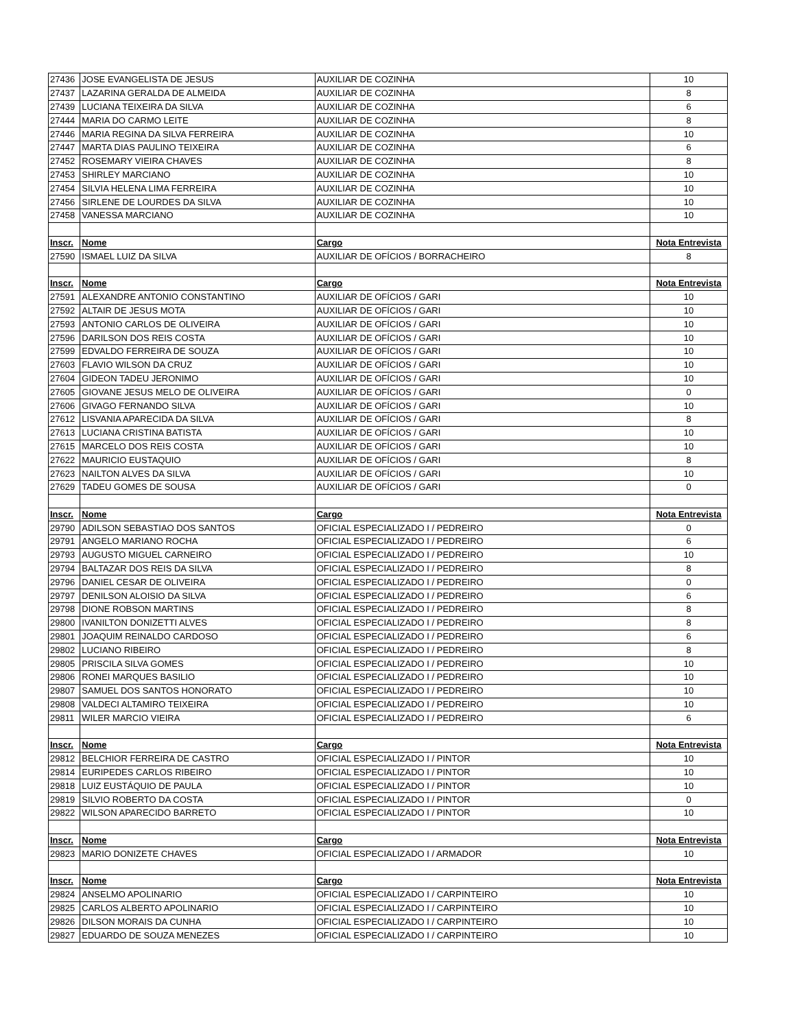| 27436 | JOSE EVANGELISTA DE JESUS | AUXILIAR DE COZINHA | 10 |
| 27437 | LAZARINA GERALDA DE ALMEIDA | AUXILIAR DE COZINHA | 8 |
| 27439 | LUCIANA TEIXEIRA DA SILVA | AUXILIAR DE COZINHA | 6 |
| 27444 | MARIA DO CARMO LEITE | AUXILIAR DE COZINHA | 8 |
| 27446 | MARIA REGINA DA SILVA FERREIRA | AUXILIAR DE COZINHA | 10 |
| 27447 | MARTA DIAS PAULINO TEIXEIRA | AUXILIAR DE COZINHA | 6 |
| 27452 | ROSEMARY VIEIRA CHAVES | AUXILIAR DE COZINHA | 8 |
| 27453 | SHIRLEY MARCIANO | AUXILIAR DE COZINHA | 10 |
| 27454 | SILVIA HELENA LIMA FERREIRA | AUXILIAR DE COZINHA | 10 |
| 27456 | SIRLENE DE LOURDES DA SILVA | AUXILIAR DE COZINHA | 10 |
| 27458 | VANESSA MARCIANO | AUXILIAR DE COZINHA | 10 |
| Inscr. | Nome | Cargo | Nota Entrevista |
| 27590 | ISMAEL LUIZ DA SILVA | AUXILIAR DE OFÍCIOS / BORRACHEIRO | 8 |
| Inscr. | Nome | Cargo | Nota Entrevista |
| 27591 | ALEXANDRE ANTONIO CONSTANTINO | AUXILIAR DE OFÍCIOS / GARI | 10 |
| 27592 | ALTAIR DE JESUS MOTA | AUXILIAR DE OFÍCIOS / GARI | 10 |
| 27593 | ANTONIO CARLOS DE OLIVEIRA | AUXILIAR DE OFÍCIOS / GARI | 10 |
| 27596 | DARILSON DOS REIS COSTA | AUXILIAR DE OFÍCIOS / GARI | 10 |
| 27599 | EDVALDO FERREIRA DE SOUZA | AUXILIAR DE OFÍCIOS / GARI | 10 |
| 27603 | FLAVIO WILSON DA CRUZ | AUXILIAR DE OFÍCIOS / GARI | 10 |
| 27604 | GIDEON TADEU JERONIMO | AUXILIAR DE OFÍCIOS / GARI | 10 |
| 27605 | GIOVANE JESUS MELO DE OLIVEIRA | AUXILIAR DE OFÍCIOS / GARI | 0 |
| 27606 | GIVAGO FERNANDO SILVA | AUXILIAR DE OFÍCIOS / GARI | 10 |
| 27612 | LISVANIA APARECIDA DA SILVA | AUXILIAR DE OFÍCIOS / GARI | 8 |
| 27613 | LUCIANA CRISTINA BATISTA | AUXILIAR DE OFÍCIOS / GARI | 10 |
| 27615 | MARCELO DOS REIS COSTA | AUXILIAR DE OFÍCIOS / GARI | 10 |
| 27622 | MAURICIO EUSTAQUIO | AUXILIAR DE OFÍCIOS / GARI | 8 |
| 27623 | NAILTON ALVES DA SILVA | AUXILIAR DE OFÍCIOS / GARI | 10 |
| 27629 | TADEU GOMES DE SOUSA | AUXILIAR DE OFÍCIOS / GARI | 0 |
| Inscr. | Nome | Cargo | Nota Entrevista |
| 29790 | ADILSON SEBASTIAO DOS SANTOS | OFICIAL ESPECIALIZADO I / PEDREIRO | 0 |
| 29791 | ANGELO MARIANO ROCHA | OFICIAL ESPECIALIZADO I / PEDREIRO | 6 |
| 29793 | AUGUSTO MIGUEL CARNEIRO | OFICIAL ESPECIALIZADO I / PEDREIRO | 10 |
| 29794 | BALTAZAR DOS REIS DA SILVA | OFICIAL ESPECIALIZADO I / PEDREIRO | 8 |
| 29796 | DANIEL CESAR DE OLIVEIRA | OFICIAL ESPECIALIZADO I / PEDREIRO | 0 |
| 29797 | DENILSON ALOISIO DA SILVA | OFICIAL ESPECIALIZADO I / PEDREIRO | 6 |
| 29798 | DIONE ROBSON MARTINS | OFICIAL ESPECIALIZADO I / PEDREIRO | 8 |
| 29800 | IVANILTON DONIZETTI ALVES | OFICIAL ESPECIALIZADO I / PEDREIRO | 8 |
| 29801 | JOAQUIM REINALDO CARDOSO | OFICIAL ESPECIALIZADO I / PEDREIRO | 6 |
| 29802 | LUCIANO RIBEIRO | OFICIAL ESPECIALIZADO I / PEDREIRO | 8 |
| 29805 | PRISCILA SILVA GOMES | OFICIAL ESPECIALIZADO I / PEDREIRO | 10 |
| 29806 | RONEI MARQUES BASILIO | OFICIAL ESPECIALIZADO I / PEDREIRO | 10 |
| 29807 | SAMUEL DOS SANTOS HONORATO | OFICIAL ESPECIALIZADO I / PEDREIRO | 10 |
| 29808 | VALDECI ALTAMIRO TEIXEIRA | OFICIAL ESPECIALIZADO I / PEDREIRO | 10 |
| 29811 | WILER MARCIO VIEIRA | OFICIAL ESPECIALIZADO I / PEDREIRO | 6 |
| Inscr. | Nome | Cargo | Nota Entrevista |
| 29812 | BELCHIOR FERREIRA DE CASTRO | OFICIAL ESPECIALIZADO I / PINTOR | 10 |
| 29814 | EURIPEDES CARLOS RIBEIRO | OFICIAL ESPECIALIZADO I / PINTOR | 10 |
| 29818 | LUIZ EUSTÁQUIO DE PAULA | OFICIAL ESPECIALIZADO I / PINTOR | 10 |
| 29819 | SILVIO ROBERTO DA COSTA | OFICIAL ESPECIALIZADO I / PINTOR | 0 |
| 29822 | WILSON APARECIDO BARRETO | OFICIAL ESPECIALIZADO I / PINTOR | 10 |
| Inscr. | Nome | Cargo | Nota Entrevista |
| 29823 | MARIO DONIZETE CHAVES | OFICIAL ESPECIALIZADO I / ARMADOR | 10 |
| Inscr. | Nome | Cargo | Nota Entrevista |
| 29824 | ANSELMO APOLINARIO | OFICIAL ESPECIALIZADO I / CARPINTEIRO | 10 |
| 29825 | CARLOS ALBERTO APOLINARIO | OFICIAL ESPECIALIZADO I / CARPINTEIRO | 10 |
| 29826 | DILSON MORAIS DA CUNHA | OFICIAL ESPECIALIZADO I / CARPINTEIRO | 10 |
| 29827 | EDUARDO DE SOUZA MENEZES | OFICIAL ESPECIALIZADO I / CARPINTEIRO | 10 |